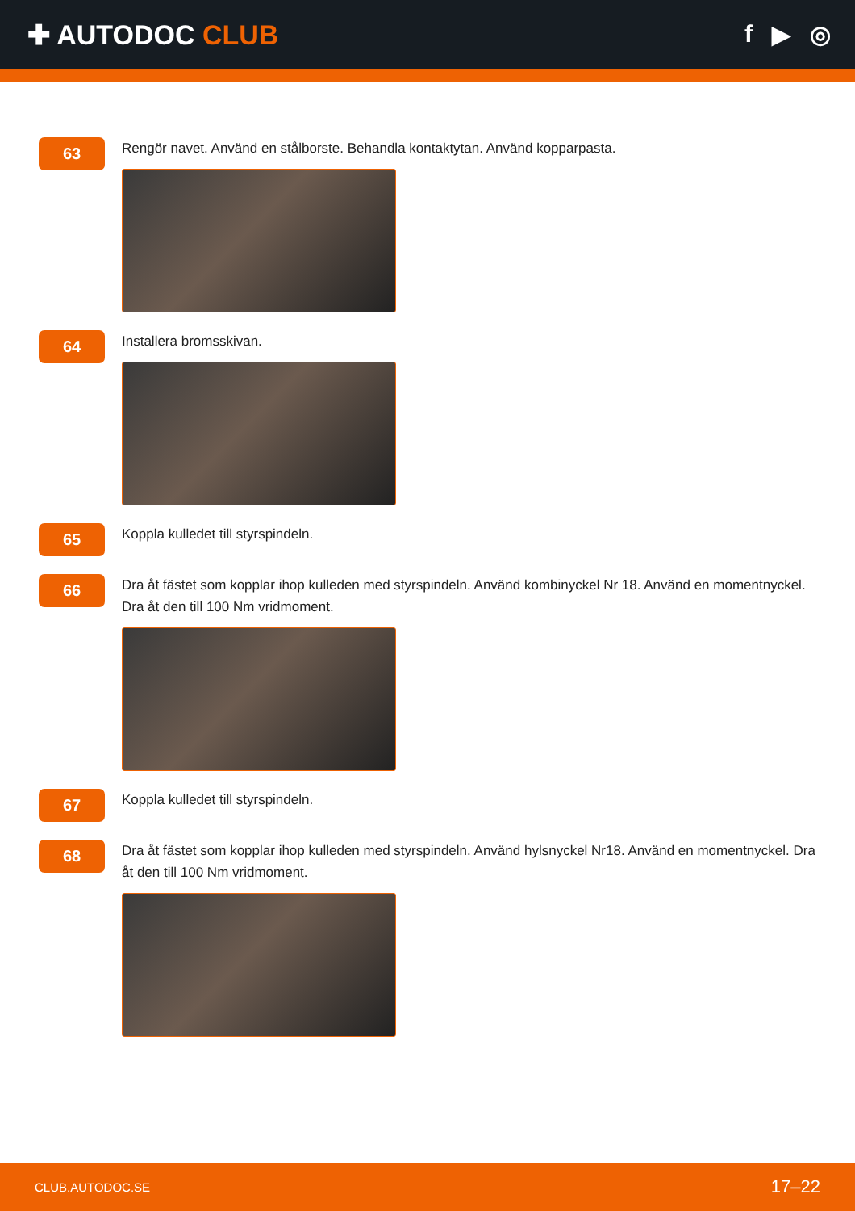✚ AUTODOC CLUB f ▶ ◎
63
Rengör navet. Använd en stålborste. Behandla kontaktytan. Använd kopparpasta.
64
Installera bromsskivan.
65
Koppla kulledet till styrspindeln.
66
Dra åt fästet som kopplar ihop kulleden med styrspindeln. Använd kombinyckel Nr 18. Använd en momentnyckel. Dra åt den till 100 Nm vridmoment.
67
Koppla kulledet till styrspindeln.
68
Dra åt fästet som kopplar ihop kulleden med styrspindeln. Använd hylsnyckel Nr18. Använd en momentnyckel. Dra åt den till 100 Nm vridmoment.
CLUB.AUTODOC.SE 17–22